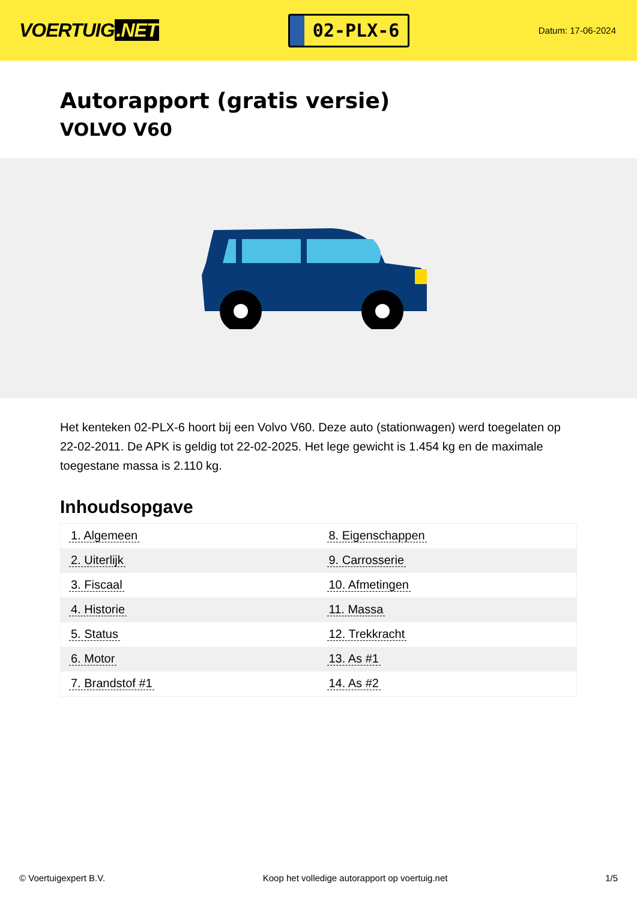VOERTUIG.NET
02-PLX-6
Datum: 17-06-2024
Autorapport (gratis versie)
VOLVO V60
Het kenteken 02-PLX-6 hoort bij een Volvo V60. Deze auto (stationwagen) werd toegelaten op 22-02-2011. De APK is geldig tot 22-02-2025. Het lege gewicht is 1.454 kg en de maximale toegestane massa is 2.110 kg.
Inhoudsopgave
| 1. Algemeen | 8. Eigenschappen |
| 2. Uiterlijk | 9. Carrosserie |
| 3. Fiscaal | 10. Afmetingen |
| 4. Historie | 11. Massa |
| 5. Status | 12. Trekkracht |
| 6. Motor | 13. As #1 |
| 7. Brandstof #1 | 14. As #2 |
© Voertuigexpert B.V. Koop het volledige autorapport op voertuig.net
1/5